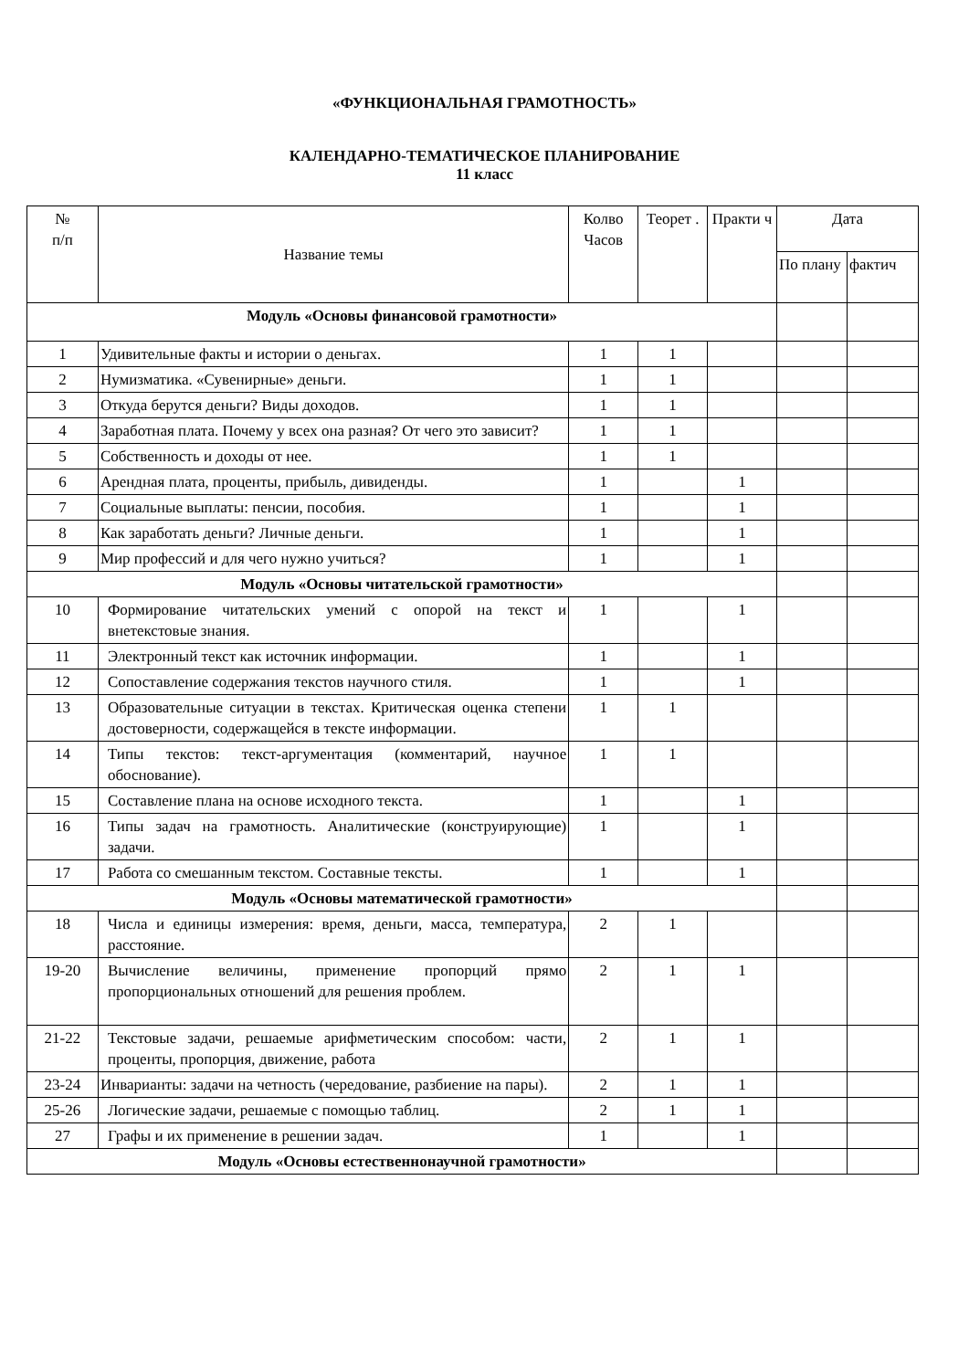«ФУНКЦИОНАЛЬНАЯ ГРАМОТНОСТЬ»
КАЛЕНДАРНО-ТЕМАТИЧЕСКОЕ ПЛАНИРОВАНИЕ
11 класс
| № п/п | Название темы | Колво Часов | Теорет . | Практи ч | Дата | |
| --- | --- | --- | --- | --- | --- | --- |
| | | | | | По плану | фактич |
| Модуль «Основы финансовой грамотности» | | | | | | |
| 1 | Удивительные факты и истории о деньгах. | 1 | 1 | | | |
| 2 | Нумизматика. «Сувенирные» деньги. | 1 | 1 | | | |
| 3 | Откуда берутся деньги? Виды доходов. | 1 | 1 | | | |
| 4 | Заработная плата. Почему у всех она разная? От чего это зависит? | 1 | 1 | | | |
| 5 | Собственность и доходы от нее. | 1 | 1 | | | |
| 6 | Арендная плата, проценты, прибыль, дивиденды. | 1 | | 1 | | |
| 7 | Социальные выплаты: пенсии, пособия. | 1 | | 1 | | |
| 8 | Как заработать деньги? Личные деньги. | 1 | | 1 | | |
| 9 | Мир профессий и для чего нужно учиться? | 1 | | 1 | | |
| Модуль «Основы читательской грамотности» | | | | | | |
| 10 | Формирование читательских умений с опорой на текст и внетекстовые знания. | 1 | | 1 | | |
| 11 | Электронный текст как источник информации. | 1 | | 1 | | |
| 12 | Сопоставление содержания текстов научного стиля. | 1 | | 1 | | |
| 13 | Образовательные ситуации в текстах. Критическая оценка степени достоверности, содержащейся в тексте информации. | 1 | 1 | | | |
| 14 | Типы текстов: текст-аргументация (комментарий, научное обоснование). | 1 | 1 | | | |
| 15 | Составление плана на основе исходного текста. | 1 | | 1 | | |
| 16 | Типы задач на грамотность. Аналитические (конструирующие) задачи. | 1 | | 1 | | |
| 17 | Работа со смешанным текстом. Составные тексты. | 1 | | 1 | | |
| Модуль «Основы математической грамотности» | | | | | | |
| 18 | Числа и единицы измерения: время, деньги, масса, температура, расстояние. | 2 | 1 | | | |
| 19-20 | Вычисление величины, применение пропорций прямо пропорциональных отношений для решения проблем. | 2 | 1 | 1 | | |
| 21-22 | Текстовые задачи, решаемые арифметическим способом: части, проценты, пропорция, движение, работа | 2 | 1 | 1 | | |
| 23-24 | Инварианты: задачи на четность (чередование, разбиение на пары). | 2 | 1 | 1 | | |
| 25-26 | Логические задачи, решаемые с помощью таблиц. | 2 | 1 | 1 | | |
| 27 | Графы и их применение в решении задач. | 1 | | 1 | | |
| Модуль «Основы естественнонаучной грамотности» | | | | | | |